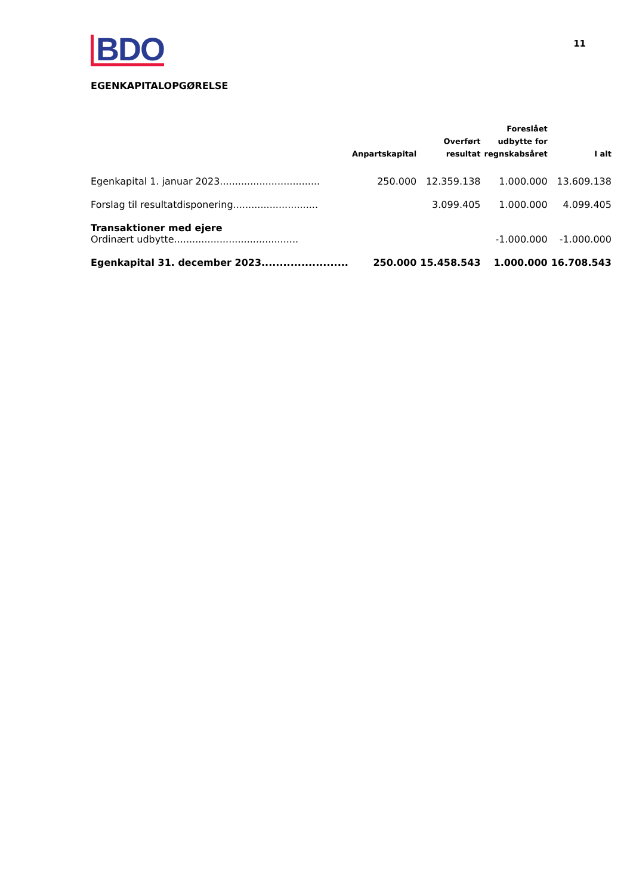BDO
11
EGENKAPITALOPGØRELSE
| | Anpartskapital | Overført resultat | Foreslået udbytte for regnskabsåret | I alt |
| --- | --- | --- | --- | --- |
| Egenkapital 1. januar 2023................................. | 250.000 | 12.359.138 | 1.000.000 | 13.609.138 |
| Forslag til resultatdisponering............................ | | 3.099.405 | 1.000.000 | 4.099.405 |
| Transaktioner med ejere Ordinært udbytte......................................... | | | -1.000.000 | -1.000.000 |
| Egenkapital 31. december 2023........................ | 250.000 | 15.458.543 | 1.000.000 | 16.708.543 |